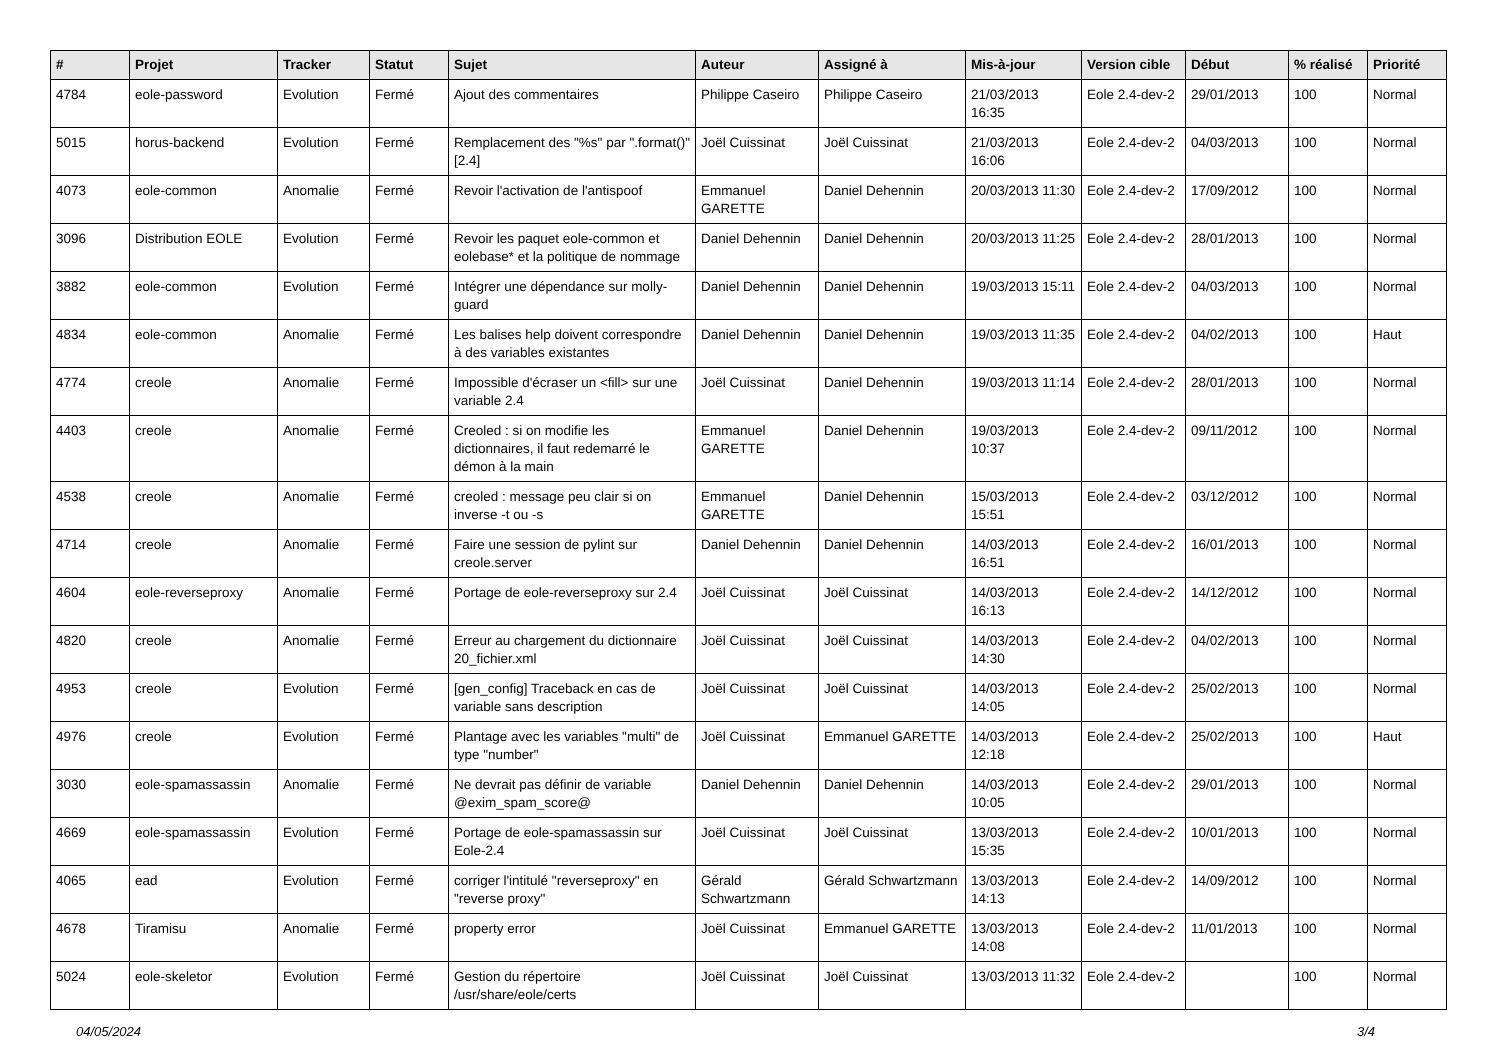| # | Projet | Tracker | Statut | Sujet | Auteur | Assigné à | Mis-à-jour | Version cible | Début | % réalisé | Priorité |
| --- | --- | --- | --- | --- | --- | --- | --- | --- | --- | --- | --- |
| 4784 | eole-password | Evolution | Fermé | Ajout des commentaires | Philippe Caseiro | Philippe Caseiro | 21/03/2013 16:35 | Eole 2.4-dev-2 | 29/01/2013 | 100 | Normal |
| 5015 | horus-backend | Evolution | Fermé | Remplacement des "%s" par ".format()" [2.4] | Joël Cuissinat | Joël Cuissinat | 21/03/2013 16:06 | Eole 2.4-dev-2 | 04/03/2013 | 100 | Normal |
| 4073 | eole-common | Anomalie | Fermé | Revoir l'activation de l'antispoof | Emmanuel GARETTE | Daniel Dehennin | 20/03/2013 11:30 | Eole 2.4-dev-2 | 17/09/2012 | 100 | Normal |
| 3096 | Distribution EOLE | Evolution | Fermé | Revoir les paquet eole-common et eolebase* et la politique de nommage | Daniel Dehennin | Daniel Dehennin | 20/03/2013 11:25 | Eole 2.4-dev-2 | 28/01/2013 | 100 | Normal |
| 3882 | eole-common | Evolution | Fermé | Intégrer une dépendance sur molly-guard | Daniel Dehennin | Daniel Dehennin | 19/03/2013 15:11 | Eole 2.4-dev-2 | 04/03/2013 | 100 | Normal |
| 4834 | eole-common | Anomalie | Fermé | Les balises help doivent correspondre à des variables existantes | Daniel Dehennin | Daniel Dehennin | 19/03/2013 11:35 | Eole 2.4-dev-2 | 04/02/2013 | 100 | Haut |
| 4774 | creole | Anomalie | Fermé | Impossible d'écraser un <fill> sur une variable 2.4 | Joël Cuissinat | Daniel Dehennin | 19/03/2013 11:14 | Eole 2.4-dev-2 | 28/01/2013 | 100 | Normal |
| 4403 | creole | Anomalie | Fermé | Creoled : si on modifie les dictionnaires, il faut redemarré le démon à la main | Emmanuel GARETTE | Daniel Dehennin | 19/03/2013 10:37 | Eole 2.4-dev-2 | 09/11/2012 | 100 | Normal |
| 4538 | creole | Anomalie | Fermé | creoled : message peu clair si on inverse -t ou -s | Emmanuel GARETTE | Daniel Dehennin | 15/03/2013 15:51 | Eole 2.4-dev-2 | 03/12/2012 | 100 | Normal |
| 4714 | creole | Anomalie | Fermé | Faire une session de pylint sur creole.server | Daniel Dehennin | Daniel Dehennin | 14/03/2013 16:51 | Eole 2.4-dev-2 | 16/01/2013 | 100 | Normal |
| 4604 | eole-reverseproxy | Anomalie | Fermé | Portage de eole-reverseproxy sur 2.4 | Joël Cuissinat | Joël Cuissinat | 14/03/2013 16:13 | Eole 2.4-dev-2 | 14/12/2012 | 100 | Normal |
| 4820 | creole | Anomalie | Fermé | Erreur au chargement du dictionnaire 20_fichier.xml | Joël Cuissinat | Joël Cuissinat | 14/03/2013 14:30 | Eole 2.4-dev-2 | 04/02/2013 | 100 | Normal |
| 4953 | creole | Evolution | Fermé | [gen_config] Traceback en cas de variable sans description | Joël Cuissinat | Joël Cuissinat | 14/03/2013 14:05 | Eole 2.4-dev-2 | 25/02/2013 | 100 | Normal |
| 4976 | creole | Evolution | Fermé | Plantage avec les variables "multi" de type "number" | Joël Cuissinat | Emmanuel GARETTE | 14/03/2013 12:18 | Eole 2.4-dev-2 | 25/02/2013 | 100 | Haut |
| 3030 | eole-spamassassin | Anomalie | Fermé | Ne devrait pas définir de variable @exim_spam_score@ | Daniel Dehennin | Daniel Dehennin | 14/03/2013 10:05 | Eole 2.4-dev-2 | 29/01/2013 | 100 | Normal |
| 4669 | eole-spamassassin | Evolution | Fermé | Portage de eole-spamassassin sur Eole-2.4 | Joël Cuissinat | Joël Cuissinat | 13/03/2013 15:35 | Eole 2.4-dev-2 | 10/01/2013 | 100 | Normal |
| 4065 | ead | Evolution | Fermé | corriger l'intitulé "reverseproxy" en "reverse proxy" | Gérald Schwartzmann | Gérald Schwartzmann | 13/03/2013 14:13 | Eole 2.4-dev-2 | 14/09/2012 | 100 | Normal |
| 4678 | Tiramisu | Anomalie | Fermé | property error | Joël Cuissinat | Emmanuel GARETTE | 13/03/2013 14:08 | Eole 2.4-dev-2 | 11/01/2013 | 100 | Normal |
| 5024 | eole-skeletor | Evolution | Fermé | Gestion du répertoire /usr/share/eole/certs | Joël Cuissinat | Joël Cuissinat | 13/03/2013 11:32 | Eole 2.4-dev-2 | | 100 | Normal |
04/05/2024 3/4